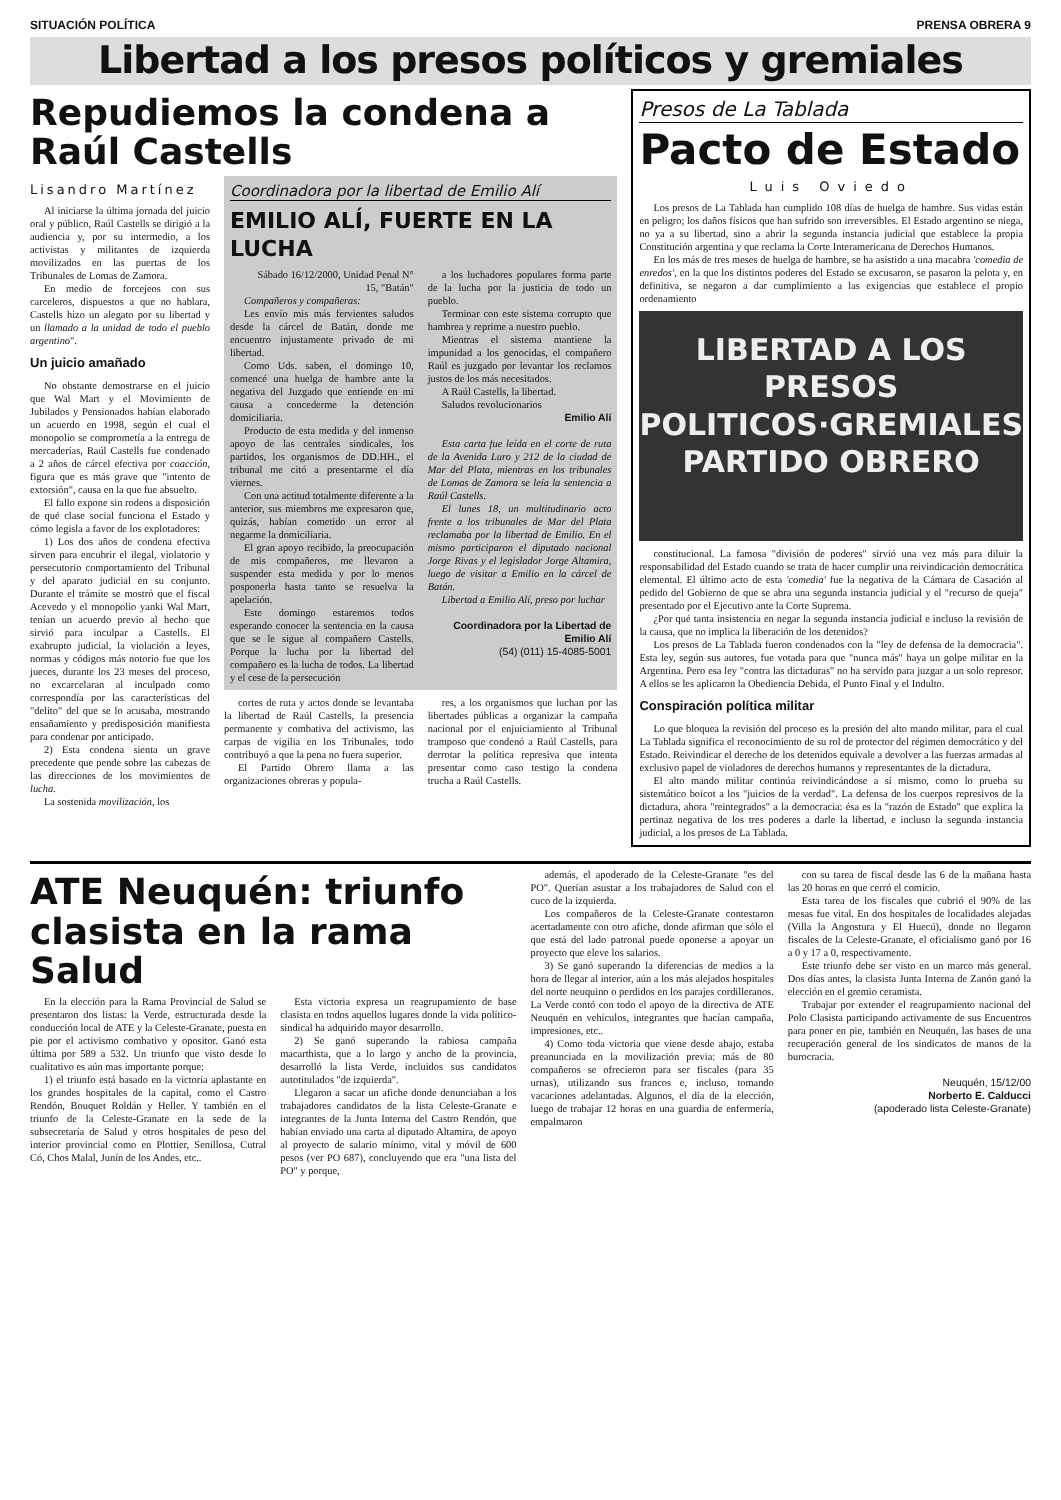SITUACIÓN POLÍTICA PRENSA OBRERA 9
Libertad a los presos políticos y gremiales
Repudiemos la condena a Raúl Castells
Lisandro Martínez
Al iniciarse la última jornada del juicio oral y público, Raúl Castells se dirigió a la audiencia y, por su intermedio, a los activistas y militantes de izquierda movilizados en las puertas de los Tribunales de Lomas de Zamora.
En medio de forcejeos con sus carceleros, dispuestos a que no hablara, Castells hizo un alegato por su libertad y un llamado a la unidad de todo el pueblo argentino".
Un juicio amañado
No obstante demostrarse en el juicio que Wal Mart y el Movimiento de Jubilados y Pensionados habían elaborado un acuerdo en 1998, según el cual el monopolio se comprometía a la entrega de mercaderías, Raúl Castells fue condenado a 2 años de cárcel efectiva por coacción, figura que es más grave que "intento de extorsión", causa en la que fue absuelto.
El fallo expone sin rodeos a disposición de qué clase social funciona el Estado y cómo legisla a favor de los explotadores:
1) Los dos años de condena efectiva sirven para encubrir el ilegal, violatorio y persecutorio comportamiento del Tribunal y del aparato judicial en su conjunto. Durante el trámite se mostró que el fiscal Acevedo y el monopolio yanki Wal Mart, tenían un acuerdo previo al hecho que sirvió para inculpar a Castells. El exabrupto judicial, la violación a leyes, normas y códigos más notorio fue que los jueces, durante los 23 meses del proceso, no excarcelaran al inculpado como correspondía por las características del "delito" del que se lo acusaba, mostrando ensañamiento y predisposición manifiesta para condenar por anticipado.
2) Esta condena sienta un grave precedente que pende sobre las cabezas de las direcciones de los movimientos de lucha.
La sostenida movilización, los
Coordinadora por la libertad de Emilio Alí
EMILIO ALÍ, FUERTE EN LA LUCHA
Sábado 16/12/2000, Unidad Penal N° 15, "Batán"
Compañeros y compañeras:
Les envío mis más fervientes saludos desde la cárcel de Batán, donde me encuentro injustamente privado de mi libertad.
Como Uds. saben, el domingo 10, comencé una huelga de hambre ante la negativa del Juzgado que entiende en mi causa a concederme la detención domiciliaria.
Producto de esta medida y del inmenso apoyo de las centrales sindicales, los partidos, los organismos de DD.HH., el tribunal me citó a presentarme el día viernes.
Con una actitud totalmente diferente a la anterior, sus miembros me expresaron que, quizás, habían cometido un error al negarme la domiciliaria.
El gran apoyo recibido, la preocupación de mis compañeros, me llevaron a suspender esta medida y por lo menos posponerla hasta tanto se resuelva la apelación.
Este domingo estaremos todos esperando conocer la sentencia en la causa que se le sigue al compañero Castells. Porque la lucha por la libertad del compañero es la lucha de todos. La libertad y el cese de la persecución
a los luchadores populares forma parte de la lucha por la justicia de todo un pueblo.
Terminar con este sistema corrupto que hambrea y reprime a nuestro pueblo.
Mientras el sistema mantiene la impunidad a los genocidas, el compañero Raúl es juzgado por levantar los reclamos justos de los más necesitados.
A Raúl Castells, la libertad.
Saludos revolucionarios
Emilio Alí
Esta carta fue leída en el corte de ruta de la Avenida Luro y 212 de la ciudad de Mar del Plata, mientras en los tribunales de Lomas de Zamora se leía la sentencia a Raúl Castells.
El lunes 18, un multitudinario acto frente a los tribunales de Mar del Plata reclamaba por la libertad de Emilio. En el mismo participaron el diputado nacional Jorge Rivas y el legislador Jorge Altamira, luego de visitar a Emilio en la cárcel de Batán.
Libertad a Emilio Alí, preso por luchar
Coordinadora por la Libertad de Emilio Alí
(54) (011) 15-4085-5001
cortes de ruta y actos donde se levantaba la libertad de Raúl Castells, la presencia permanente y combativa del activismo, las carpas de vigilia en los Tribunales, todo contribuyó a que la pena no fuera superior.
El Partido Obrero llama a las organizaciones obreras y popula-
res, a los organismos que luchan por las libertades públicas a organizar la campaña nacional por el enjuiciamiento al Tribunal tramposo que condenó a Raúl Castells, para derrotar la política represiva que intenta presentar como caso testigo la condena trucha a Raúl Castells.
Presos de La Tablada
Pacto de Estado
Luis Oviedo
Los presos de La Tablada han cumplido 108 días de huelga de hambre. Sus vidas están en peligro; los daños físicos que han sufrido son irreversibles. El Estado argentino se niega, no ya a su libertad, sino a abrir la segunda instancia judicial que establece la propia Constitución argentina y que reclama la Corte Interamericana de Derechos Humanos.
En los más de tres meses de huelga de hambre, se ha asistido a una macabra 'comedia de enredos', en la que los distintos poderes del Estado se excusaron, se pasaron la pelota y, en definitiva, se negaron a dar cumplimiento a las exigencias que establece el propio ordenamiento
LIBERTAD A LOS PRESOS
POLITICOS·GREMIALES
PARTIDO OBRERO
constitucional. La famosa "división de poderes" sirvió una vez más para diluir la responsabilidad del Estado cuando se trata de hacer cumplir una reivindicación democrática elemental. El último acto de esta 'comedia' fue la negativa de la Cámara de Casación al pedido del Gobierno de que se abra una segunda instancia judicial y el "recurso de queja" presentado por el Ejecutivo ante la Corte Suprema.
¿Por qué tanta insistencia en negar la segunda instancia judicial e incluso la revisión de la causa, que no implica la liberación de los detenidos?
Los presos de La Tablada fueron condenados con la "ley de defensa de la democracia". Esta ley, según sus autores, fue votada para que "nunca más" haya un golpe militar en la Argentina. Pero esa ley "contra las dictaduras" no ha servido para juzgar a un solo represor. A ellos se les aplicaron la Obediencia Debida, el Punto Final y el Indulto.
Conspiración política militar
Lo que bloquea la revisión del proceso es la presión del alto mando militar, para el cual La Tablada significa el reconocimiento de su rol de protector del régimen democrático y del Estado. Reivindicar el derecho de los detenidos equivale a devolver a las fuerzas armadas al exclusivo papel de violadores de derechos humanos y representantes de la dictadura.
El alto mando militar continúa reivindicándose a sí mismo, como lo prueba su sistemático boicot a los "juicios de la verdad". La defensa de los cuerpos represivos de la dictadura, ahora "reintegrados" a la democracia: ésa es la "razón de Estado" que explica la pertinaz negativa de los tres poderes a darle la libertad, e incluso la segunda instancia judicial, a los presos de La Tablada.
ATE Neuquén: triunfo clasista en la rama Salud
En la elección para la Rama Provincial de Salud se presentaron dos listas: la Verde, estructurada desde la conducción local de ATE y la Celeste-Granate, puesta en pie por el activismo combativo y opositor. Ganó esta última por 589 a 532. Un triunfo que visto desde lo cualitativo es aún mas importante porque:
1) el triunfo está basado en la victoria aplastante en los grandes hospitales de la capital, como el Castro Rendón, Bouquet Roldán y Heller. Y también en el triunfo de la Celeste-Granate en la sede de la subsecretaría de Salud y otros hospitales de peso del interior provincial como en Plottier, Senillosa, Cutral Có, Chos Malal, Junín de los Andes, etc..
Esta victoria expresa un reagrupamiento de base clasista en todos aquellos lugares donde la vida político-sindical ha adquirido mayor desarrollo.
2) Se ganó superando la rabiosa campaña macarthista, que a lo largo y ancho de la provincia, desarrolló la lista Verde, incluidos sus candidatos autotitulados "de izquierda".
Llegaron a sacar un afiche donde denunciaban a los trabajadores candidatos de la lista Celeste-Granate e integrantes de la Junta Interna del Castro Rendón, que habían enviado una carta al diputado Altamira, de apoyo al proyecto de salario mínimo, vital y móvil de 600 pesos (ver PO 687), concluyendo que era "una lista del PO" y porque,
además, el apoderado de la Celeste-Granate "es del PO". Querían asustar a los trabajadores de Salud con el cuco de la izquierda.
Los compañeros de la Celeste-Granate contestaron acertadamente con otro afiche, donde afirman que sólo el que está del lado patronal puede oponerse a apoyar un proyecto que eleve los salarios.
3) Se ganó superando la diferencias de medios a la hora de llegar al interior, aún a los más alejados hospitales del norte neuquino o perdidos en los parajes cordilleranos. La Verde contó con todo el apoyo de la directiva de ATE Neuquén en vehículos, integrantes que hacían campaña, impresiones, etc..
4) Como toda victoria que viene desde abajo, estaba preanunciada en la movilización previa: más de 80 compañeros se ofrecieron para ser fiscales (para 35 urnas), utilizando sus francos e, incluso, tomando vacaciones adelantadas. Algunos, el día de la elección, luego de trabajar 12 horas en una guardia de enfermería, empalmaron
con su tarea de fiscal desde las 6 de la mañana hasta las 20 horas en que cerró el comicio.
Esta tarea de los fiscales que cubrió el 90% de las mesas fue vital. En dos hospitales de localidades alejadas (Villa la Angostura y El Huecú), donde no llegaron fiscales de la Celeste-Granate, el oficialismo ganó por 16 a 0 y 17 a 0, respectivamente.
Este triunfo debe ser visto en un marco más general. Dos días antes, la clasista Junta Interna de Zanón ganó la elección en el gremio ceramista.
Trabajar por extender el reagrupamiento nacional del Polo Clasista participando activamente de sus Encuentros para poner en pie, también en Neuquén, las bases de una recuperación general de los sindicatos de manos de la burocracia.
Neuquén, 15/12/00
Norberto E. Calducci
(apoderado lista Celeste-Granate)